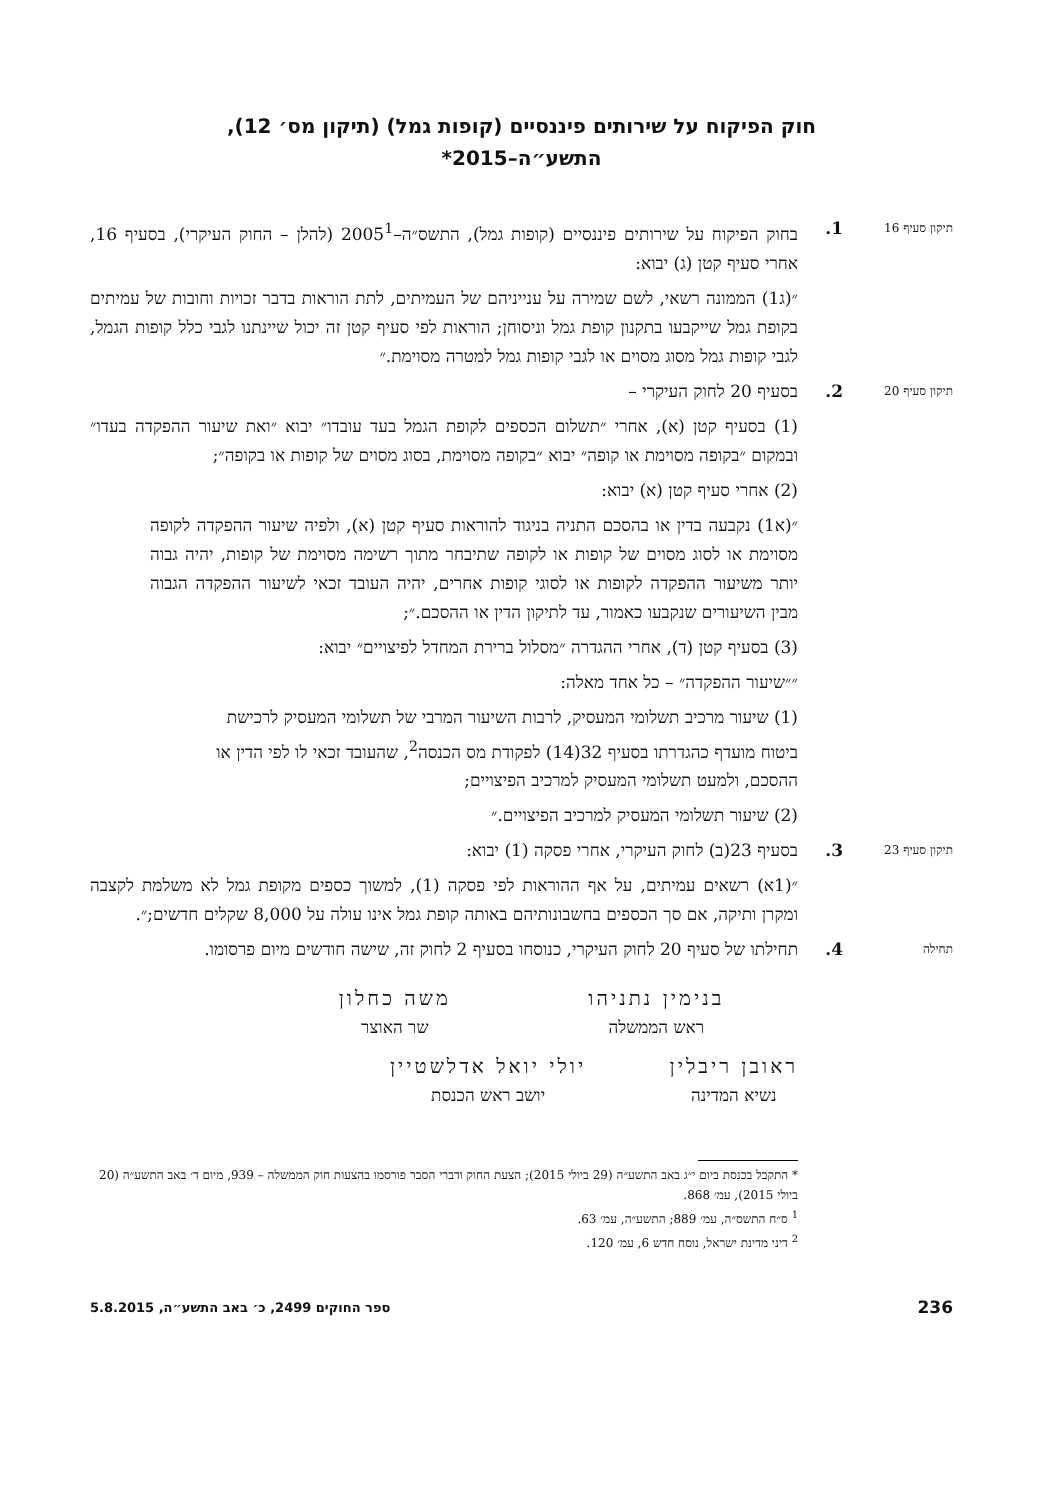חוק הפיקוח על שירותים פיננסיים (קופות גמל) (תיקון מס׳ 12),
התשע״ה–2015*
תיקון סעיף 16
1. בחוק הפיקוח על שירותים פיננסיים (קופות גמל), התשס״ה–2005<sup>1</sup> (להלן – החוק העיקרי), בסעיף 16, אחרי סעיף קטן (ג) יבוא:
״(ג1) הממונה רשאי, לשם שמירה על ענייניהם של העמיתים, לתת הוראות בדבר זכויות וחובות של עמיתים בקופת גמל שייקבעו בתקנון קופת גמל וניסוחן; הוראות לפי סעיף קטן זה יכול שיינתנו לגבי כלל קופות הגמל, לגבי קופות גמל מסוג מסוים או לגבי קופות גמל למטרה מסוימת.״
תיקון סעיף 20
2. בסעיף 20 לחוק העיקרי –
(1) בסעיף קטן (א), אחרי ״תשלום הכספים לקופת הגמל בעד עובדו״ יבוא ״ואת שיעור ההפקדה בעדו״ ובמקום ״בקופה מסוימת או קופה״ יבוא ״בקופה מסוימת, בסוג מסוים של קופות או בקופה״;
(2) אחרי סעיף קטן (א) יבוא:
״(א1) נקבעה בדין או בהסכם התניה בניגוד להוראות סעיף קטן (א), ולפיה שיעור ההפקדה לקופה מסוימת או לסוג מסוים של קופות או לקופה שתיבחר מתוך רשימה מסוימת של קופות, יהיה גבוה יותר משיעור ההפקדה לקופות או לסוגי קופות אחרים, יהיה העובד זכאי לשיעור ההפקדה הגבוה מבין השיעורים שנקבעו כאמור, עד לתיקון הדין או ההסכם.״;
(3) בסעיף קטן (ד), אחרי ההגדרה ״מסלול ברירת המחדל לפיצויים״ יבוא:
״״שיעור ההפקדה״ – כל אחד מאלה:
(1) שיעור מרכיב תשלומי המעסיק, לרבות השיעור המרבי של תשלומי המעסיק לרכישת ביטוח מועדף כהגדרתו בסעיף 32(14) לפקודת מס הכנסה<sup>2</sup>, שהעובד זכאי לו לפי הדין או ההסכם, ולמעט תשלומי המעסיק למרכיב הפיצויים;
(2) שיעור תשלומי המעסיק למרכיב הפיצויים.״
תיקון סעיף 23
3. בסעיף 23(ב) לחוק העיקרי, אחרי פסקה (1) יבוא:
״(1א) רשאים עמיתים, על אף ההוראות לפי פסקה (1), למשוך כספים מקופת גמל לא משלמת לקצבה ומקרן ותיקה, אם סך הכספים בחשבונותיהם באותה קופת גמל אינו עולה על 8,000 שקלים חדשים;״.
תחילה
4. תחילתו של סעיף 20 לחוק העיקרי, כנוסחו בסעיף 2 לחוק זה, שישה חודשים מיום פרסומו.
בנימין נתניהו
ראש הממשלה
משה כחלון
שר האוצר
ראובן ריבלין
נשיא המדינה
יולי יואל אדלשטיין
יושב ראש הכנסת
* התקבל בכנסת ביום י״ג באב התשע״ה (29 ביולי 2015); הצעת החוק ודברי הסבר פורסמו בהצעות חוק הממשלה – 939, מיום ד׳ באב התשע״ה (20 ביולי 2015), עמ׳ 868.
<sup>1</sup> ס״ח התשס״ה, עמ׳ 889; התשע״ה, עמ׳ 63.
<sup>2</sup> דיני מדינת ישראל, נוסח חדש 6, עמ׳ 120.
236 ספר החוקים 2499, כ׳ באב התשע״ה, 5.8.2015